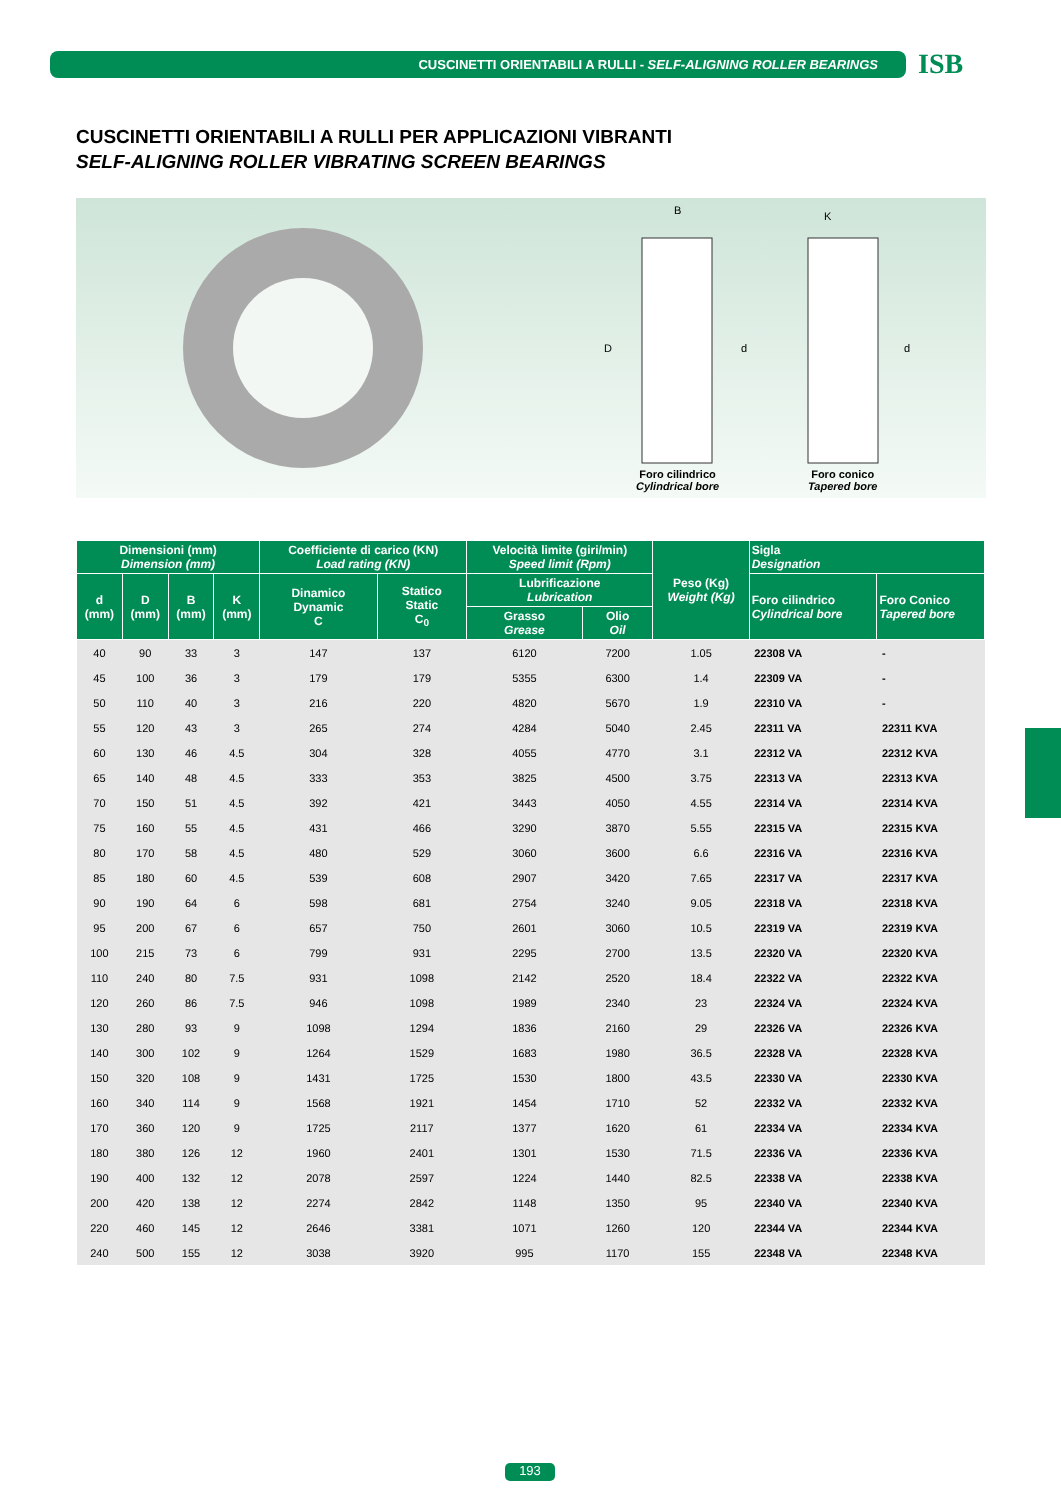CUSCINETTI ORIENTABILI A RULLI - SELF-ALIGNING ROLLER BEARINGS
ISB
CUSCINETTI ORIENTABILI A RULLI PER APPLICAZIONI VIBRANTI
SELF-ALIGNING ROLLER VIBRATING SCREEN BEARINGS
B K
D d d
Foro cilindrico
Cylindrical bore
Foro conico
Tapered bore
| Dimensioni (mm) Dimension (mm) | | | | Coefficiente di carico (KN) Load rating (KN) | | Velocità limite (giri/min) Speed limit (Rpm) | | Peso (Kg) Weight (Kg) | Sigla Designation | |
| --- | --- | --- | --- | --- | --- | --- | --- | --- | --- | --- |
| d (mm) | D (mm) | B (mm) | K (mm) | Dinamico Dynamic C | Statico Static C<sub>0</sub> | Lubrificazione Lubrication | | | Foro cilindrico Cylindrical bore | Foro Conico Tapered bore |
| | | | | | | Grasso Grease | Olio Oil | | | |
| 40 | 90 | 33 | 3 | 147 | 137 | 6120 | 7200 | 1.05 | 22308 VA | - |
| 45 | 100 | 36 | 3 | 179 | 179 | 5355 | 6300 | 1.4 | 22309 VA | - |
| 50 | 110 | 40 | 3 | 216 | 220 | 4820 | 5670 | 1.9 | 22310 VA | - |
| 55 | 120 | 43 | 3 | 265 | 274 | 4284 | 5040 | 2.45 | 22311 VA | 22311 KVA |
| 60 | 130 | 46 | 4.5 | 304 | 328 | 4055 | 4770 | 3.1 | 22312 VA | 22312 KVA |
| 65 | 140 | 48 | 4.5 | 333 | 353 | 3825 | 4500 | 3.75 | 22313 VA | 22313 KVA |
| 70 | 150 | 51 | 4.5 | 392 | 421 | 3443 | 4050 | 4.55 | 22314 VA | 22314 KVA |
| 75 | 160 | 55 | 4.5 | 431 | 466 | 3290 | 3870 | 5.55 | 22315 VA | 22315 KVA |
| 80 | 170 | 58 | 4.5 | 480 | 529 | 3060 | 3600 | 6.6 | 22316 VA | 22316 KVA |
| 85 | 180 | 60 | 4.5 | 539 | 608 | 2907 | 3420 | 7.65 | 22317 VA | 22317 KVA |
| 90 | 190 | 64 | 6 | 598 | 681 | 2754 | 3240 | 9.05 | 22318 VA | 22318 KVA |
| 95 | 200 | 67 | 6 | 657 | 750 | 2601 | 3060 | 10.5 | 22319 VA | 22319 KVA |
| 100 | 215 | 73 | 6 | 799 | 931 | 2295 | 2700 | 13.5 | 22320 VA | 22320 KVA |
| 110 | 240 | 80 | 7.5 | 931 | 1098 | 2142 | 2520 | 18.4 | 22322 VA | 22322 KVA |
| 120 | 260 | 86 | 7.5 | 946 | 1098 | 1989 | 2340 | 23 | 22324 VA | 22324 KVA |
| 130 | 280 | 93 | 9 | 1098 | 1294 | 1836 | 2160 | 29 | 22326 VA | 22326 KVA |
| 140 | 300 | 102 | 9 | 1264 | 1529 | 1683 | 1980 | 36.5 | 22328 VA | 22328 KVA |
| 150 | 320 | 108 | 9 | 1431 | 1725 | 1530 | 1800 | 43.5 | 22330 VA | 22330 KVA |
| 160 | 340 | 114 | 9 | 1568 | 1921 | 1454 | 1710 | 52 | 22332 VA | 22332 KVA |
| 170 | 360 | 120 | 9 | 1725 | 2117 | 1377 | 1620 | 61 | 22334 VA | 22334 KVA |
| 180 | 380 | 126 | 12 | 1960 | 2401 | 1301 | 1530 | 71.5 | 22336 VA | 22336 KVA |
| 190 | 400 | 132 | 12 | 2078 | 2597 | 1224 | 1440 | 82.5 | 22338 VA | 22338 KVA |
| 200 | 420 | 138 | 12 | 2274 | 2842 | 1148 | 1350 | 95 | 22340 VA | 22340 KVA |
| 220 | 460 | 145 | 12 | 2646 | 3381 | 1071 | 1260 | 120 | 22344 VA | 22344 KVA |
| 240 | 500 | 155 | 12 | 3038 | 3920 | 995 | 1170 | 155 | 22348 VA | 22348 KVA |
193